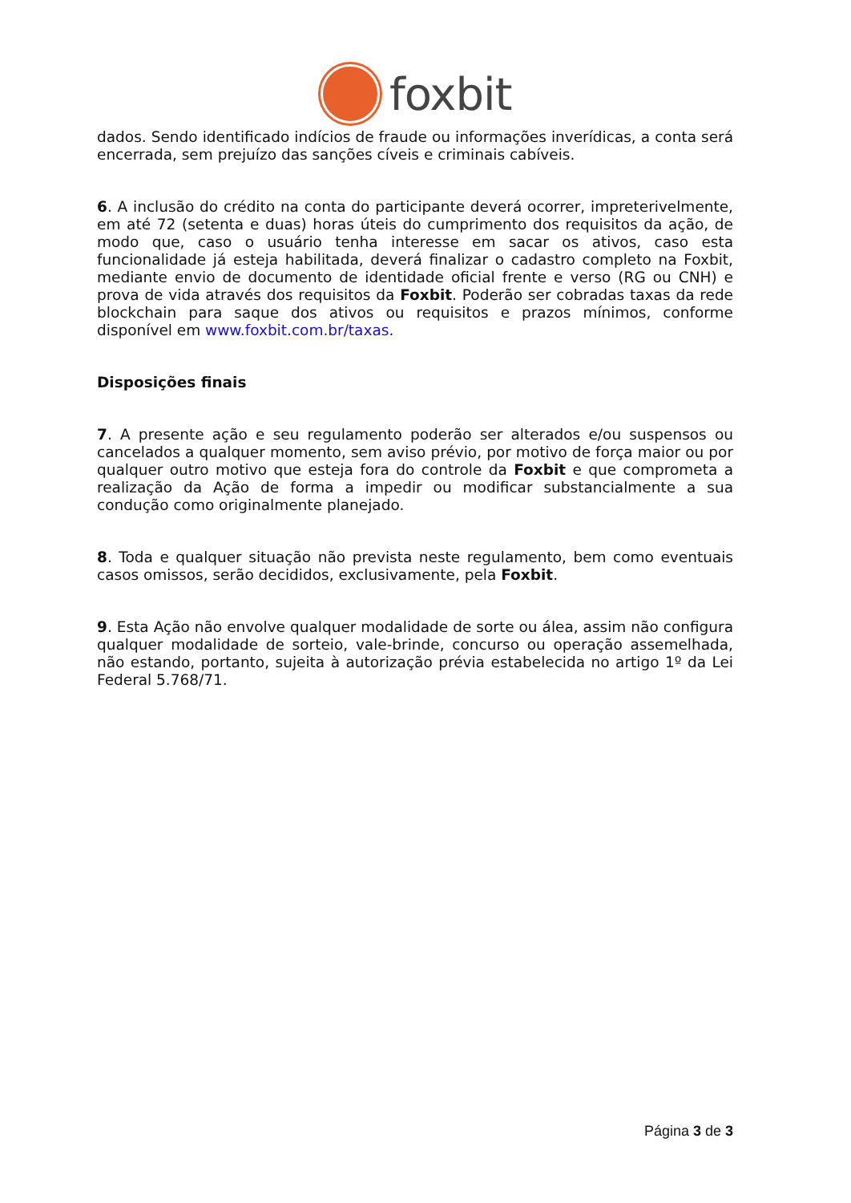foxbit
dados. Sendo identificado indícios de fraude ou informações inverídicas, a conta será encerrada, sem prejuízo das sanções cíveis e criminais cabíveis.
6. A inclusão do crédito na conta do participante deverá ocorrer, impreterivelmente, em até 72 (setenta e duas) horas úteis do cumprimento dos requisitos da ação, de modo que, caso o usuário tenha interesse em sacar os ativos, caso esta funcionalidade já esteja habilitada, deverá finalizar o cadastro completo na Foxbit, mediante envio de documento de identidade oficial frente e verso (RG ou CNH) e prova de vida através dos requisitos da Foxbit. Poderão ser cobradas taxas da rede blockchain para saque dos ativos ou requisitos e prazos mínimos, conforme disponível em www.foxbit.com.br/taxas.
Disposições finais
7. A presente ação e seu regulamento poderão ser alterados e/ou suspensos ou cancelados a qualquer momento, sem aviso prévio, por motivo de força maior ou por qualquer outro motivo que esteja fora do controle da Foxbit e que comprometa a realização da Ação de forma a impedir ou modificar substancialmente a sua condução como originalmente planejado.
8. Toda e qualquer situação não prevista neste regulamento, bem como eventuais casos omissos, serão decididos, exclusivamente, pela Foxbit.
9. Esta Ação não envolve qualquer modalidade de sorte ou álea, assim não configura qualquer modalidade de sorteio, vale-brinde, concurso ou operação assemelhada, não estando, portanto, sujeita à autorização prévia estabelecida no artigo 1º da Lei Federal 5.768/71.
Página 3 de 3